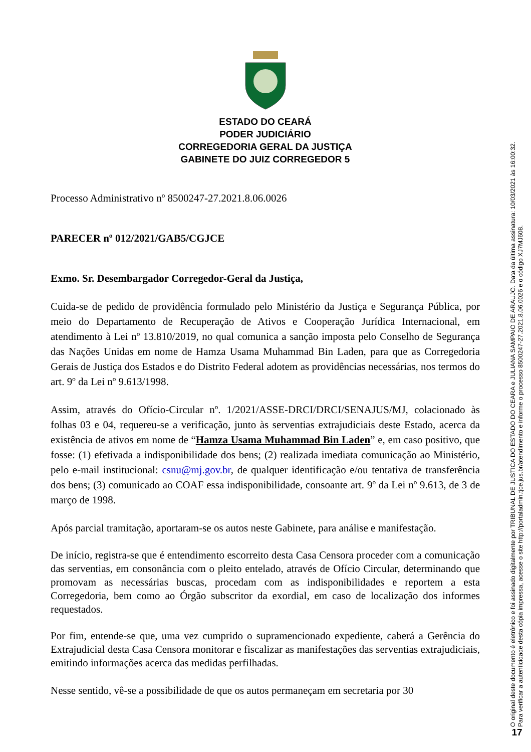ESTADO DO CEARÁ
PODER JUDICIÁRIO
CORREGEDORIA GERAL DA JUSTIÇA
GABINETE DO JUIZ CORREGEDOR 5
Processo Administrativo nº 8500247-27.2021.8.06.0026
PARECER nº 012/2021/GAB5/CGJCE
Exmo. Sr. Desembargador Corregedor-Geral da Justiça,
Cuida-se de pedido de providência formulado pelo Ministério da Justiça e Segurança Pública, por meio do Departamento de Recuperação de Ativos e Cooperação Jurídica Internacional, em atendimento à Lei nº 13.810/2019, no qual comunica a sanção imposta pelo Conselho de Segurança das Nações Unidas em nome de Hamza Usama Muhammad Bin Laden, para que as Corregedoria Gerais de Justiça dos Estados e do Distrito Federal adotem as providências necessárias, nos termos do art. 9º da Lei nº 9.613/1998.
Assim, através do Ofício-Circular nº. 1/2021/ASSE-DRCI/DRCI/SENAJUS/MJ, colacionado às folhas 03 e 04, requereu-se a verificação, junto às serventias extrajudiciais deste Estado, acerca da existência de ativos em nome de “Hamza Usama Muhammad Bin Laden” e, em caso positivo, que fosse: (1) efetivada a indisponibilidade dos bens; (2) realizada imediata comunicação ao Ministério, pelo e-mail institucional: csnu@mj.gov.br, de qualquer identificação e/ou tentativa de transferência dos bens; (3) comunicado ao COAF essa indisponibilidade, consoante art. 9º da Lei nº 9.613, de 3 de março de 1998.
Após parcial tramitação, aportaram-se os autos neste Gabinete, para análise e manifestação.
De início, registra-se que é entendimento escorreito desta Casa Censora proceder com a comunicação das serventias, em consonância com o pleito entelado, através de Ofício Circular, determinando que promovam as necessárias buscas, procedam com as indisponibilidades e reportem a esta Corregedoria, bem como ao Órgão subscritor da exordial, em caso de localização dos informes requestados.
Por fim, entende-se que, uma vez cumprido o supramencionado expediente, caberá a Gerência do Extrajudicial desta Casa Censora monitorar e fiscalizar as manifestações das serventias extrajudiciais, emitindo informações acerca das medidas perfilhadas.
Nesse sentido, vê-se a possibilidade de que os autos permaneçam em secretaria por 30
O original deste documento é eletrônico e foi assinado digitalmente por TRIBUNAL DE JUSTICA DO ESTADO DO CEARA e JULIANA SAMPAIO DE ARAUJO. Data da última assinatura: 10/03/2021 às 16:00:32.
Para verificar a autenticidade desta cópia impressa, acesse o site http://portaladmin.tjce.jus.br/atendimento e informe o processo 8500247-27.2021.8.06.0026 e o código XJ7MJ608.
17